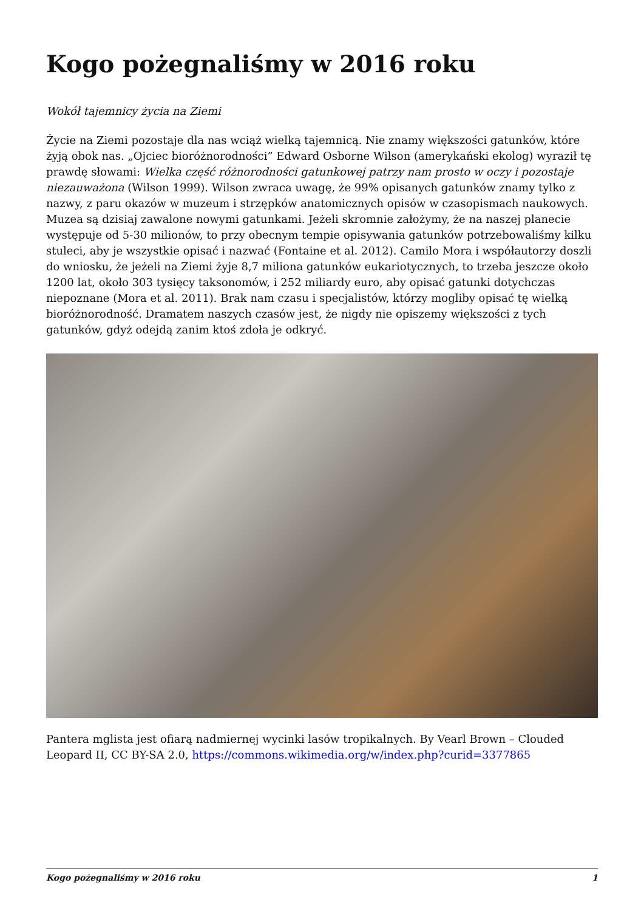Kogo pożegnaliśmy w 2016 roku
Wokół tajemnicy życia na Ziemi
Życie na Ziemi pozostaje dla nas wciąż wielką tajemnicą. Nie znamy większości gatunków, które żyją obok nas. „Ojciec bioróżnorodności” Edward Osborne Wilson (amerykański ekolog) wyraził tę prawdę słowami: Wielka część różnorodności gatunkowej patrzy nam prosto w oczy i pozostaje niezauważona (Wilson 1999). Wilson zwraca uwagę, że 99% opisanych gatunków znamy tylko z nazwy, z paru okazów w muzeum i strzępków anatomicznych opisów w czasopismach naukowych. Muzea są dzisiaj zawalone nowymi gatunkami. Jeżeli skromnie założymy, że na naszej planecie występuje od 5-30 milionów, to przy obecnym tempie opisywania gatunków potrzebowaliśmy kilku stuleci, aby je wszystkie opisać i nazwać (Fontaine et al. 2012). Camilo Mora i współautorzy doszli do wniosku, że jeżeli na Ziemi żyje 8,7 miliona gatunków eukariotycznych, to trzeba jeszcze około 1200 lat, około 303 tysięcy taksonomów, i 252 miliardy euro, aby opisać gatunki dotychczas niepoznane (Mora et al. 2011). Brak nam czasu i specjalistów, którzy mogliby opisać tę wielką bioróżnorodność. Dramatem naszych czasów jest, że nigdy nie opiszemy większości z tych gatunków, gdyż odejdą zanim ktoś zdoła je odkryć.
Pantera mglista jest ofiarą nadmiernej wycinki lasów tropikalnych. By Vearl Brown – Clouded Leopard II, CC BY-SA 2.0, https://commons.wikimedia.org/w/index.php?curid=3377865
Kogo pożegnaliśmy w 2016 roku 1